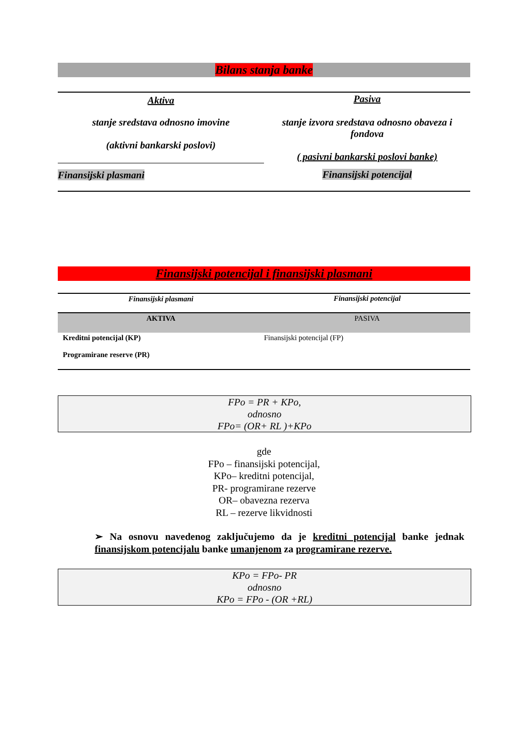Bilans stanja banke
| Aktiva | Pasiva |
| stanje sredstava odnosno imovine (aktivni bankarski poslovi) | stanje izvora sredstava odnosno obaveza i fondova ( pasivni bankarski poslovi banke) |
| Finansijski plasmani | Finansijski potencijal |
Finansijski potencijal i finansijski plasmani
| Finansijski plasmani | Finansijski potencijal |
| AKTIVA | PASIVA |
| Kreditni potencijal (KP) Programirane reserve (PR) | Finansijski potencijal (FP) |
FPo = PR + KPo,
odnosno
FPo= (OR+ RL )+KPo
gde
FPo – finansijski potencijal,
KPo– kreditni potencijal,
PR- programirane rezerve
OR– obavezna rezerva
RL – rezerve likvidnosti
➢ Na osnovu navedenog zaključujemo da je kreditni potencijal banke jednak finansijskom potencijalu banke umanjenom za programirane rezerve.
KPo = FPo- PR
odnosno
KPo = FPo - (OR +RL)